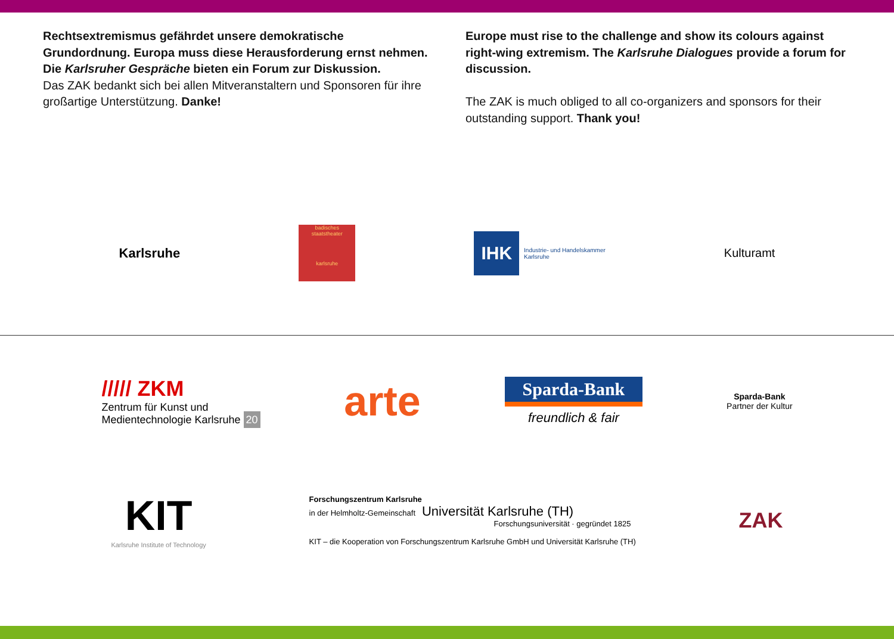Rechtsextremismus gefährdet unsere demokratische Grundordnung. Europa muss diese Herausforderung ernst nehmen. Die Karlsruher Gespräche bieten ein Forum zur Diskussion.
Das ZAK bedankt sich bei allen Mitveranstaltern und Sponsoren für ihre großartige Unterstützung. Danke!
Europe must rise to the challenge and show its colours against right-wing extremism. The Karlsruhe Dialogues provide a forum for discussion.
The ZAK is much obliged to all co-organizers and sponsors for their outstanding support. Thank you!
Karlsruhe
badisches staatstheater
karlsruhe
IHK Industrie- und Handelskammer
Karlsruhe
Kulturamt
///// ZKM
Zentrum für Kunst und
Medientechnologie Karlsruhe 20
arte
Sparda-Bank
freundlich & fair
Sparda-Bank
Partner der Kultur
KIT
Karlsruhe Institute of Technology
Forschungszentrum Karlsruhe
in der Helmholtz-Gemeinschaft Universität Karlsruhe (TH)
Forschungsuniversität · gegründet 1825
KIT – die Kooperation von Forschungszentrum Karlsruhe GmbH und Universität Karlsruhe (TH)
ZAK